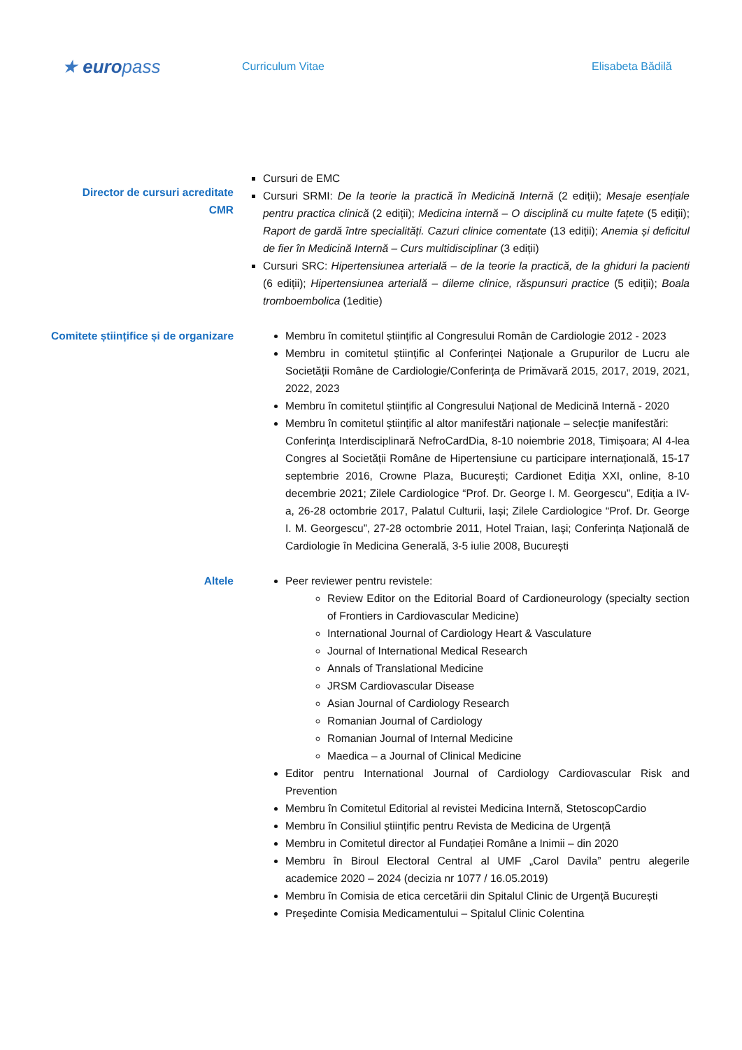★ europass
Curriculum Vitae Elisabeta Bădilă
Director de cursuri acreditate
CMR
Cursuri de EMC
Cursuri SRMI: De la teorie la practică în Medicină Internă (2 ediții); Mesaje esențiale pentru practica clinică (2 ediții); Medicina internă – O disciplină cu multe fațete (5 ediții); Raport de gardă între specialități. Cazuri clinice comentate (13 ediții); Anemia și deficitul de fier în Medicină Internă – Curs multidisciplinar (3 ediții)
Cursuri SRC: Hipertensiunea arterială – de la teorie la practică, de la ghiduri la pacienti (6 ediții); Hipertensiunea arterială – dileme clinice, răspunsuri practice (5 ediții); Boala tromboembolica (1editie)
Comitete științifice și de organizare Membru în comitetul științific al Congresului Român de Cardiologie 2012 - 2023
Membru in comitetul științific al Conferinței Naționale a Grupurilor de Lucru ale Societății Române de Cardiologie/Conferința de Primăvară 2015, 2017, 2019, 2021, 2022, 2023
Membru în comitetul științific al Congresului Național de Medicină Internă - 2020
Membru în comitetul științific al altor manifestări naționale – selecție manifestări:
Conferința Interdisciplinară NefroCardDia, 8-10 noiembrie 2018, Timișoara; Al 4-lea Congres al Societății Române de Hipertensiune cu participare internațională, 15-17 septembrie 2016, Crowne Plaza, București; Cardionet Ediția XXI, online, 8-10 decembrie 2021; Zilele Cardiologice “Prof. Dr. George I. M. Georgescu”, Ediția a IV-a, 26-28 octombrie 2017, Palatul Culturii, Iași; Zilele Cardiologice “Prof. Dr. George I. M. Georgescu”, 27-28 octombrie 2011, Hotel Traian, Iași; Conferința Națională de Cardiologie în Medicina Generală, 3-5 iulie 2008, București
Altele Peer reviewer pentru revistele:
Review Editor on the Editorial Board of Cardioneurology (specialty section of Frontiers in Cardiovascular Medicine)
International Journal of Cardiology Heart & Vasculature
Journal of International Medical Research
Annals of Translational Medicine
JRSM Cardiovascular Disease
Asian Journal of Cardiology Research
Romanian Journal of Cardiology
Romanian Journal of Internal Medicine
Maedica – a Journal of Clinical Medicine
Editor pentru International Journal of Cardiology Cardiovascular Risk and Prevention
Membru în Comitetul Editorial al revistei Medicina Internă, StetoscopCardio
Membru în Consiliul științific pentru Revista de Medicina de Urgență
Membru in Comitetul director al Fundației Române a Inimii – din 2020
Membru în Biroul Electoral Central al UMF „Carol Davila” pentru alegerile academice 2020 – 2024 (decizia nr 1077 / 16.05.2019)
Membru în Comisia de etica cercetării din Spitalul Clinic de Urgență București
Președinte Comisia Medicamentului – Spitalul Clinic Colentina